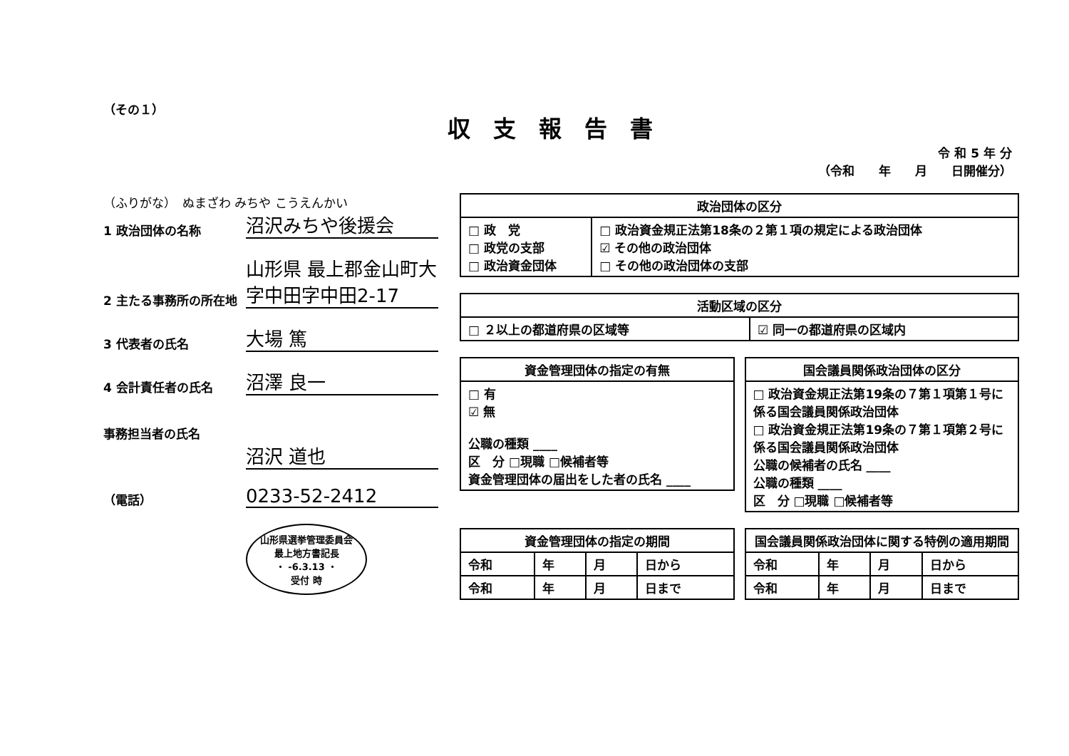（その１）
収支報告書
令 和 5 年 分
（令和　　年　　月　　日開催分）
（ふりがな）　ぬまざわ みちや こうえんかい
1 政治団体の名称
沼沢みちや後援会
2 主たる事務所の所在地
山形県 最上郡金山町大字中田字中田2-17
3 代表者の氏名
大場 篤
4 会計責任者の氏名
沼澤 良一
事務担当者の氏名
沼沢 道也
（電話）
0233-52-2412
山形県選挙管理委員会
最上地方書記長
・ -6.3.13 ・
受付 時
| 政治団体の区分 | |
| --- | --- |
| □ 政 党 □ 政党の支部 □ 政治資金団体 | □ 政治資金規正法第18条の２第１項の規定による政治団体 ☑ その他の政治団体 □ その他の政治団体の支部 |
| 活動区域の区分 | |
| --- | --- |
| □ ２以上の都道府県の区域等 | ☑ 同一の都道府県の区域内 |
| 資金管理団体の指定の有無 |
| --- |
| □ 有 ☑ 無 公職の種類 ____ 区 分 □現職 □候補者等 資金管理団体の届出をした者の氏名 ____ |
| 国会議員関係政治団体の区分 |
| --- |
| □ 政治資金規正法第19条の７第１項第１号に係る国会議員関係政治団体 □ 政治資金規正法第19条の７第１項第２号に係る国会議員関係政治団体 公職の候補者の氏名 ____ 公職の種類 ____ 区 分 □現職 □候補者等 |
| 資金管理団体の指定の期間 | | | |
| --- | --- | --- | --- |
| 令和 | 年 | 月 | 日から |
| 令和 | 年 | 月 | 日まで |
| 国会議員関係政治団体に関する特例の適用期間 | | | |
| --- | --- | --- | --- |
| 令和 | 年 | 月 | 日から |
| 令和 | 年 | 月 | 日まで |